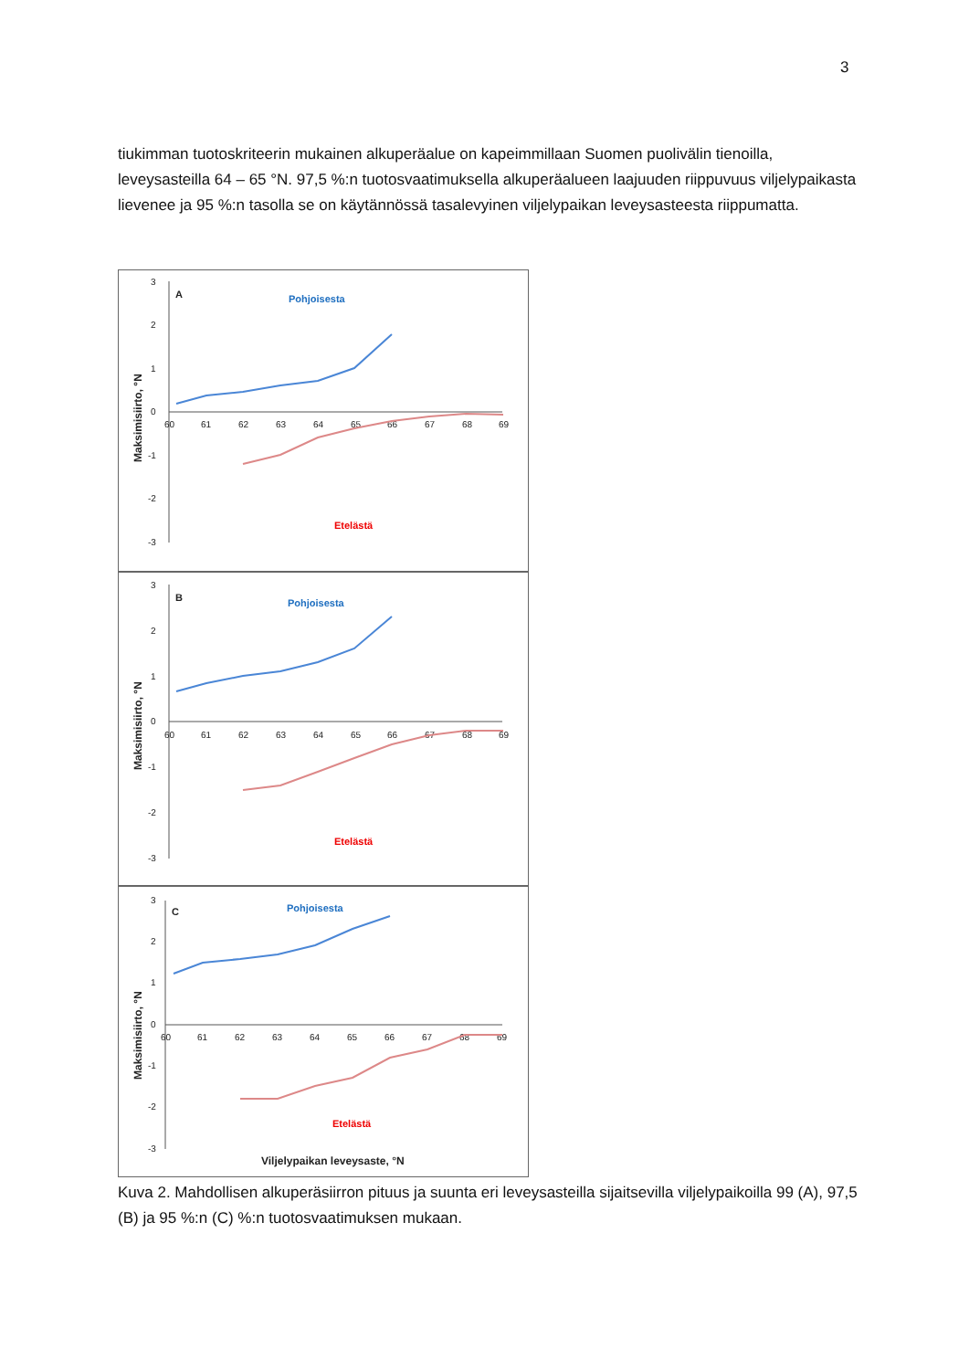3
tiukimman tuotoskriteerin mukainen alkuperäalue on kapeimmillaan Suomen puolivälin tienoilla, leveysasteilla 64 – 65 °N. 97,5 %:n tuotosvaatimuksella alkuperäalueen laajuuden riippuvuus viljelypaikasta lievenee ja 95 %:n tasolla se on käytännössä tasalevyinen viljelypaikan leveysasteesta riippumatta.
3
2
1
0
-1
-2
-3
60
61
62
63
64
65
66
67
68
69
A
Pohjoisesta
Etelästä
Maksimisiirto, °N
3
2
1
0
-1
-2
-3
60
61
62
63
64
65
66
67
68
69
B
Pohjoisesta
Etelästä
Maksimisiirto, °N
3
2
1
0
-1
-2
-3
60
61
62
63
64
65
66
67
68
69
C
Pohjoisesta
Etelästä
Viljelypaikan leveysaste, °N
Maksimisiirto, °N
Kuva 2. Mahdollisen alkuperäsiirron pituus ja suunta eri leveysasteilla sijaitsevilla viljelypaikoilla 99 (A), 97,5 (B) ja 95 %:n (C) %:n tuotosvaatimuksen mukaan.